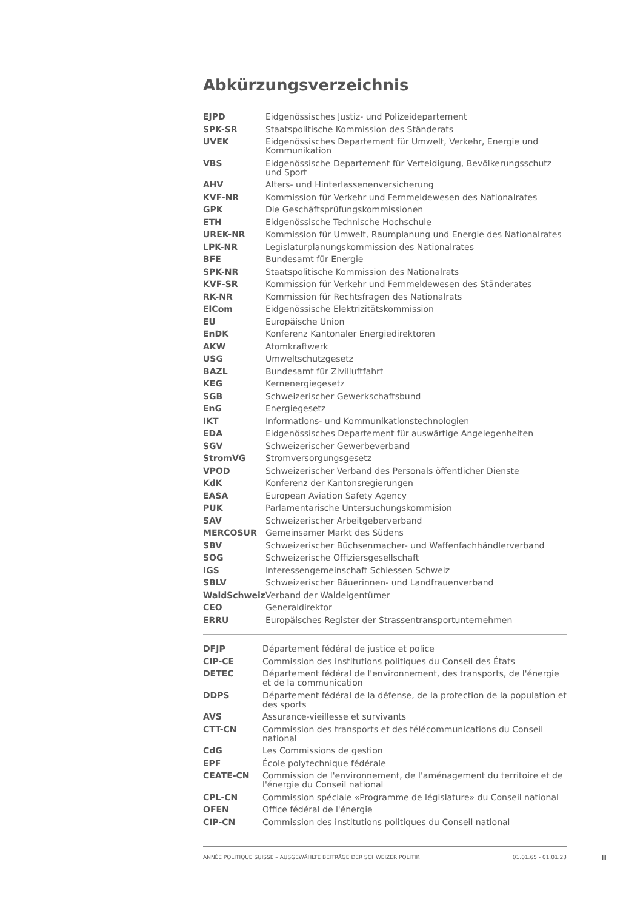Abkürzungsverzeichnis
| EJPD | Eidgenössisches Justiz- und Polizeidepartement |
| SPK-SR | Staatspolitische Kommission des Ständerats |
| UVEK | Eidgenössisches Departement für Umwelt, Verkehr, Energie und Kommunikation |
| VBS | Eidgenössische Departement für Verteidigung, Bevölkerungsschutz und Sport |
| AHV | Alters- und Hinterlassenenversicherung |
| KVF-NR | Kommission für Verkehr und Fernmeldewesen des Nationalrates |
| GPK | Die Geschäftsprüfungskommissionen |
| ETH | Eidgenössische Technische Hochschule |
| UREK-NR | Kommission für Umwelt, Raumplanung und Energie des Nationalrates |
| LPK-NR | Legislaturplanungskommission des Nationalrates |
| BFE | Bundesamt für Energie |
| SPK-NR | Staatspolitische Kommission des Nationalrats |
| KVF-SR | Kommission für Verkehr und Fernmeldewesen des Ständerates |
| RK-NR | Kommission für Rechtsfragen des Nationalrats |
| ElCom | Eidgenössische Elektrizitätskommission |
| EU | Europäische Union |
| EnDK | Konferenz Kantonaler Energiedirektoren |
| AKW | Atomkraftwerk |
| USG | Umweltschutzgesetz |
| BAZL | Bundesamt für Zivilluftfahrt |
| KEG | Kernenergiegesetz |
| SGB | Schweizerischer Gewerkschaftsbund |
| EnG | Energiegesetz |
| IKT | Informations- und Kommunikationstechnologien |
| EDA | Eidgenössisches Departement für auswärtige Angelegenheiten |
| SGV | Schweizerischer Gewerbeverband |
| StromVG | Stromversorgungsgesetz |
| VPOD | Schweizerischer Verband des Personals öffentlicher Dienste |
| KdK | Konferenz der Kantonsregierungen |
| EASA | European Aviation Safety Agency |
| PUK | Parlamentarische Untersuchungskommision |
| SAV | Schweizerischer Arbeitgeberverband |
| MERCOSUR | Gemeinsamer Markt des Südens |
| SBV | Schweizerischer Büchsenmacher- und Waffenfachhändlerverband |
| SOG | Schweizerische Offiziersgesellschaft |
| IGS | Interessengemeinschaft Schiessen Schweiz |
| SBLV | Schweizerischer Bäuerinnen- und Landfrauenverband |
| WaldSchweiz | Verband der Waldeigentümer |
| CEO | Generaldirektor |
| ERRU | Europäisches Register der Strassentransportunternehmen |
| DFJP | Département fédéral de justice et police |
| CIP-CE | Commission des institutions politiques du Conseil des États |
| DETEC | Département fédéral de l'environnement, des transports, de l'énergie et de la communication |
| DDPS | Département fédéral de la défense, de la protection de la population et des sports |
| AVS | Assurance-vieillesse et survivants |
| CTT-CN | Commission des transports et des télécommunications du Conseil national |
| CdG | Les Commissions de gestion |
| EPF | École polytechnique fédérale |
| CEATE-CN | Commission de l'environnement, de l'aménagement du territoire et de l'énergie du Conseil national |
| CPL-CN | Commission spéciale «Programme de législature» du Conseil national |
| OFEN | Office fédéral de l'énergie |
| CIP-CN | Commission des institutions politiques du Conseil national |
ANNÉE POLITIQUE SUISSE – AUSGEWÄHLTE BEITRÄGE DER SCHWEIZER POLITIK 01.01.65 - 01.01.23
II